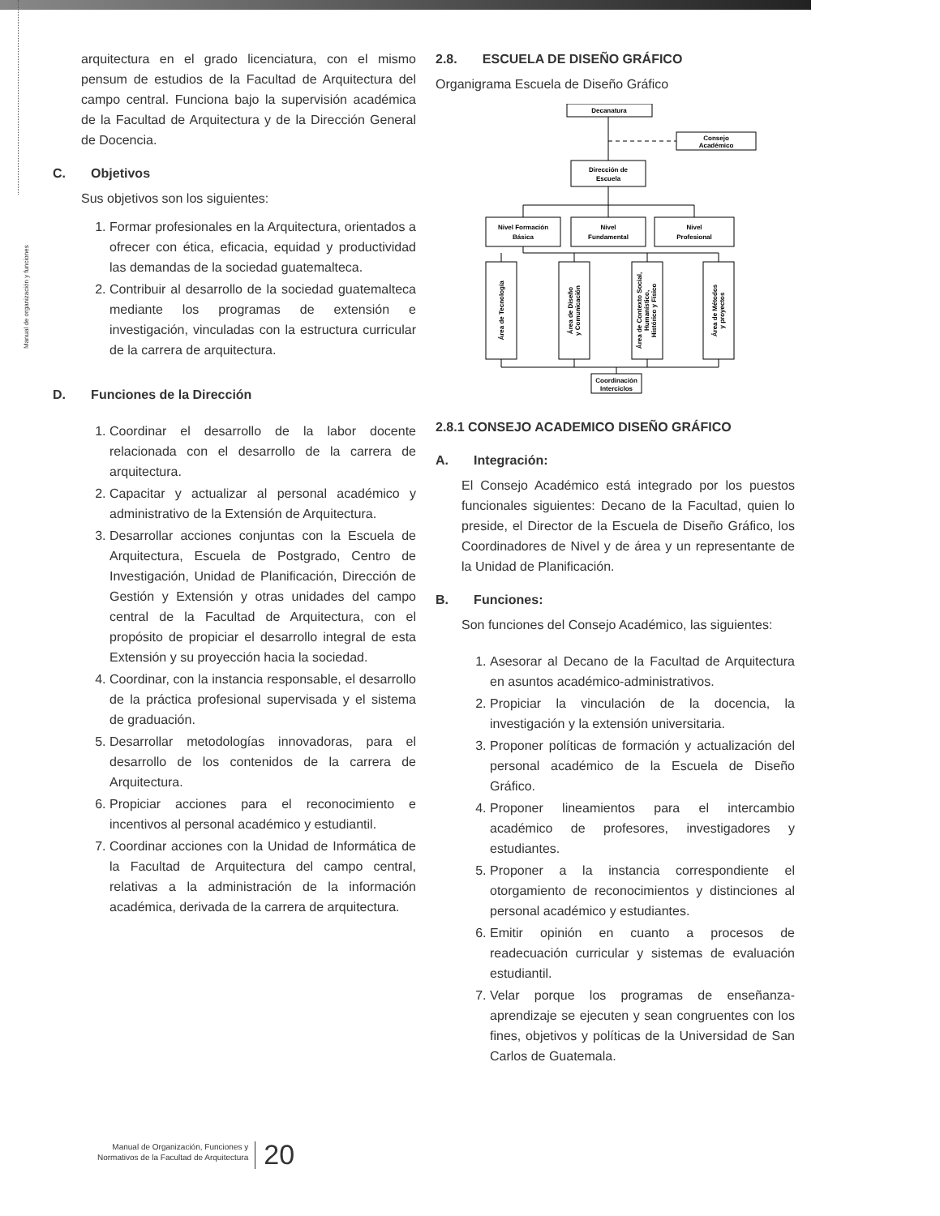Manual de organización y funciones
arquitectura en el grado licenciatura, con el mismo pensum de estudios de la Facultad de Arquitectura del campo central. Funciona bajo la supervisión académica de la Facultad de Arquitectura y de la Dirección General de Docencia.
C. Objetivos
Sus objetivos son los siguientes:
1. Formar profesionales en la Arquitectura, orientados a ofrecer con ética, eficacia, equidad y productividad las demandas de la sociedad guatemalteca.
2. Contribuir al desarrollo de la sociedad guatemalteca mediante los programas de extensión e investigación, vinculadas con la estructura curricular de la carrera de arquitectura.
D. Funciones de la Dirección
1. Coordinar el desarrollo de la labor docente relacionada con el desarrollo de la carrera de arquitectura.
2. Capacitar y actualizar al personal académico y administrativo de la Extensión de Arquitectura.
3. Desarrollar acciones conjuntas con la Escuela de Arquitectura, Escuela de Postgrado, Centro de Investigación, Unidad de Planificación, Dirección de Gestión y Extensión y otras unidades del campo central de la Facultad de Arquitectura, con el propósito de propiciar el desarrollo integral de esta Extensión y su proyección hacia la sociedad.
4. Coordinar, con la instancia responsable, el desarrollo de la práctica profesional supervisada y el sistema de graduación.
5. Desarrollar metodologías innovadoras, para el desarrollo de los contenidos de la carrera de Arquitectura.
6. Propiciar acciones para el reconocimiento e incentivos al personal académico y estudiantil.
7. Coordinar acciones con la Unidad de Informática de la Facultad de Arquitectura del campo central, relativas a la administración de la información académica, derivada de la carrera de arquitectura.
2.8. ESCUELA DE DISEÑO GRÁFICO
Organigrama Escuela de Diseño Gráfico
Decanatura
Consejo
Académico
Dirección de
Escuela
Nivel Formación
Básica
Nivel
Fundamental
Nivel
Profesional
Área de Tecnología
Área de Diseño
y Comunicación
Área de Contexto Social,
Humanístico,
Histórico y Físico
Área de Métodos
y proyectos
Coordinación
Interciclos
2.8.1 CONSEJO ACADEMICO DISEÑO GRÁFICO
A. Integración:
El Consejo Académico está integrado por los puestos funcionales siguientes: Decano de la Facultad, quien lo preside, el Director de la Escuela de Diseño Gráfico, los Coordinadores de Nivel y de área y un representante de la Unidad de Planificación.
B. Funciones:
Son funciones del Consejo Académico, las siguientes:
1. Asesorar al Decano de la Facultad de Arquitectura en asuntos académico-administrativos.
2. Propiciar la vinculación de la docencia, la investigación y la extensión universitaria.
3. Proponer políticas de formación y actualización del personal académico de la Escuela de Diseño Gráfico.
4. Proponer lineamientos para el intercambio académico de profesores, investigadores y estudiantes.
5. Proponer a la instancia correspondiente el otorgamiento de reconocimientos y distinciones al personal académico y estudiantes.
6. Emitir opinión en cuanto a procesos de readecuación curricular y sistemas de evaluación estudiantil.
7. Velar porque los programas de enseñanza-aprendizaje se ejecuten y sean congruentes con los fines, objetivos y políticas de la Universidad de San Carlos de Guatemala.
Manual de Organización, Funciones y
Normativos de la Facultad de Arquitectura
20